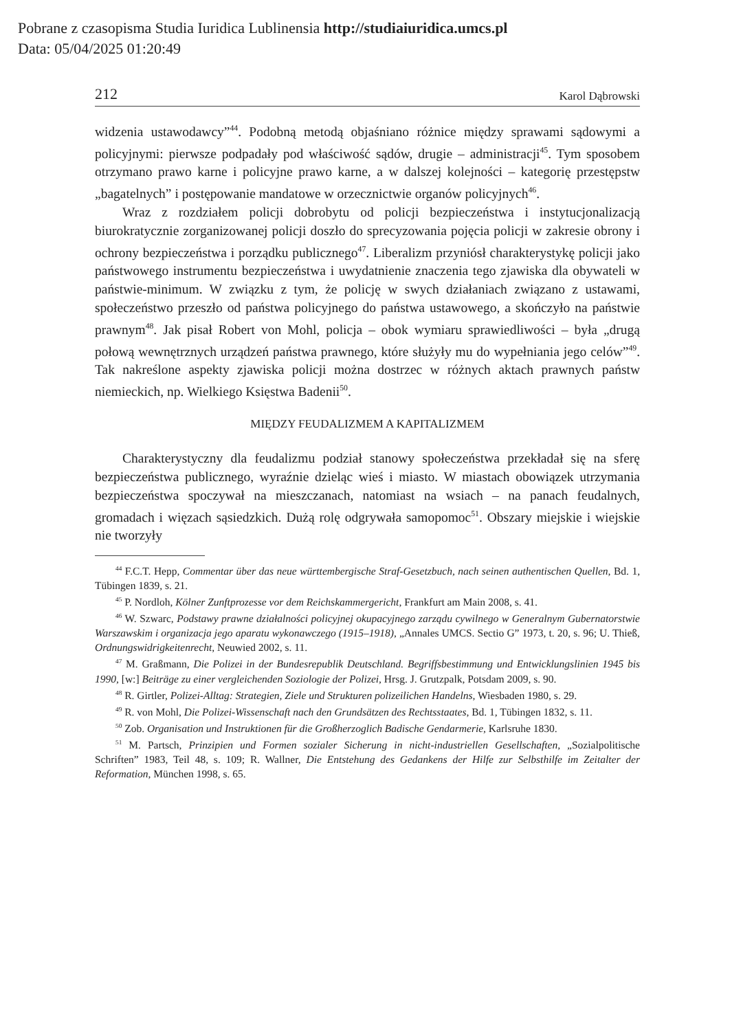Pobrane z czasopisma Studia Iuridica Lublinensia http://studiaiuridica.umcs.pl
Data: 05/04/2025 01:20:49
212 Karol Dąbrowski
widzenia ustawodawcy”<sup>44</sup>. Podobną metodą objaśniano różnice między sprawami sądowymi a policyjnymi: pierwsze podpadały pod właściwość sądów, drugie – administracji<sup>45</sup>. Tym sposobem otrzymano prawo karne i policyjne prawo karne, a w dalszej kolejności – kategorię przestępstw „bagatelnych” i postępowanie mandatowe w orzecznictwie organów policyjnych<sup>46</sup>.
Wraz z rozdziałem policji dobrobytu od policji bezpieczeństwa i instytucjonalizacją biurokratycznie zorganizowanej policji doszło do sprecyzowania pojęcia policji w zakresie obrony i ochrony bezpieczeństwa i porządku publicznego<sup>47</sup>. Liberalizm przyniósł charakterystykę policji jako państwowego instrumentu bezpieczeństwa i uwydatnienie znaczenia tego zjawiska dla obywateli w państwie-minimum. W związku z tym, że policję w swych działaniach związano z ustawami, społeczeństwo przeszło od państwa policyjnego do państwa ustawowego, a skończyło na państwie prawnym<sup>48</sup>. Jak pisał Robert von Mohl, policja – obok wymiaru sprawiedliwości – była „drugą połową wewnętrznych urządzeń państwa prawnego, które służyły mu do wypełniania jego celów”<sup>49</sup>. Tak nakreślone aspekty zjawiska policji można dostrzec w różnych aktach prawnych państw niemieckich, np. Wielkiego Księstwa Badenii<sup>50</sup>.
MIĘDZY FEUDALIZMEM A KAPITALIZMEM
Charakterystyczny dla feudalizmu podział stanowy społeczeństwa przekładał się na sferę bezpieczeństwa publicznego, wyraźnie dzieląc wieś i miasto. W miastach obowiązek utrzymania bezpieczeństwa spoczywał na mieszczanach, natomiast na wsiach – na panach feudalnych, gromadach i więzach sąsiedzkich. Dużą rolę odgrywała samopomoc<sup>51</sup>. Obszary miejskie i wiejskie nie tworzyły
<sup>44</sup> F.C.T. Hepp, Commentar über das neue württembergische Straf-Gesetzbuch, nach seinen authentischen Quellen, Bd. 1, Tübingen 1839, s. 21.
<sup>45</sup> P. Nordloh, Kölner Zunftprozesse vor dem Reichskammergericht, Frankfurt am Main 2008, s. 41.
<sup>46</sup> W. Szwarc, Podstawy prawne działalności policyjnej okupacyjnego zarządu cywilnego w Generalnym Gubernatorstwie Warszawskim i organizacja jego aparatu wykonawczego (1915–1918), „Annales UMCS. Sectio G” 1973, t. 20, s. 96; U. Thieß, Ordnungswidrigkeitenrecht, Neuwied 2002, s. 11.
<sup>47</sup> M. Graßmann, Die Polizei in der Bundesrepublik Deutschland. Begriffsbestimmung und Entwicklungslinien 1945 bis 1990, [w:] Beiträge zu einer vergleichenden Soziologie der Polizei, Hrsg. J. Grutzpalk, Potsdam 2009, s. 90.
<sup>48</sup> R. Girtler, Polizei-Alltag: Strategien, Ziele und Strukturen polizeilichen Handelns, Wiesbaden 1980, s. 29.
<sup>49</sup> R. von Mohl, Die Polizei-Wissenschaft nach den Grundsätzen des Rechtsstaates, Bd. 1, Tübingen 1832, s. 11.
<sup>50</sup> Zob. Organisation und Instruktionen für die Großherzoglich Badische Gendarmerie, Karlsruhe 1830.
<sup>51</sup> M. Partsch, Prinzipien und Formen sozialer Sicherung in nicht-industriellen Gesellschaften, „Sozialpolitische Schriften” 1983, Teil 48, s. 109; R. Wallner, Die Entstehung des Gedankens der Hilfe zur Selbsthilfe im Zeitalter der Reformation, München 1998, s. 65.